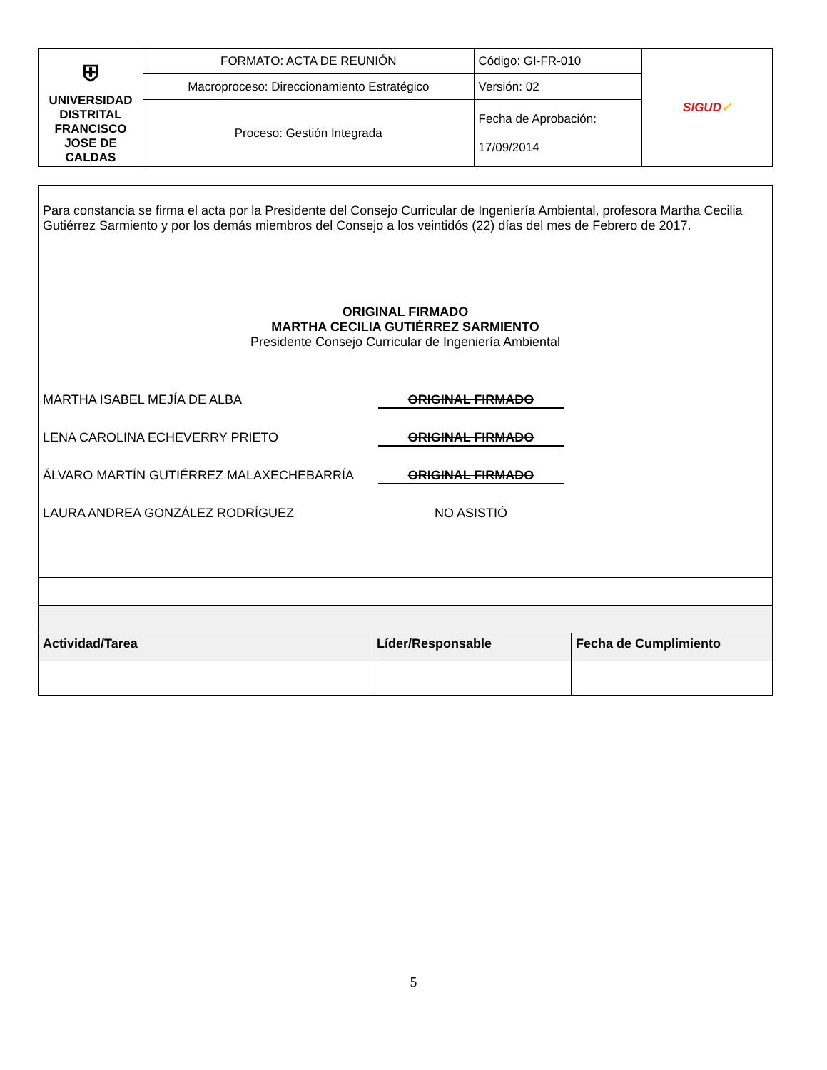| ⛨ UNIVERSIDAD DISTRITAL FRANCISCO JOSE DE CALDAS | FORMATO: ACTA DE REUNIÓN | Código: GI-FR-010 | SIGUD ✓ |
| | Macroproceso: Direccionamiento Estratégico | Versión: 02 | |
| | Proceso: Gestión Integrada | Fecha de Aprobación: 17/09/2014 | |
| Para constancia se firma el acta por la Presidente del Consejo Curricular de Ingeniería Ambiental, profesora Martha Cecilia Gutiérrez Sarmiento y por los demás miembros del Consejo a los veintidós (22) días del mes de Febrero de 2017. ORIGINAL FIRMADO MARTHA CECILIA GUTIÉRREZ SARMIENTO Presidente Consejo Curricular de Ingeniería Ambiental MARTHA ISABEL MEJÍA DE ALBA ORIGINAL FIRMADO LENA CAROLINA ECHEVERRY PRIETO ORIGINAL FIRMADO ÁLVARO MARTÍN GUTIÉRREZ MALAXECHEBARRÍA ORIGINAL FIRMADO LAURA ANDREA GONZÁLEZ RODRÍGUEZ NO ASISTIÓ | | |
| Actividad/Tarea | Líder/Responsable | Fecha de Cumplimiento |
5